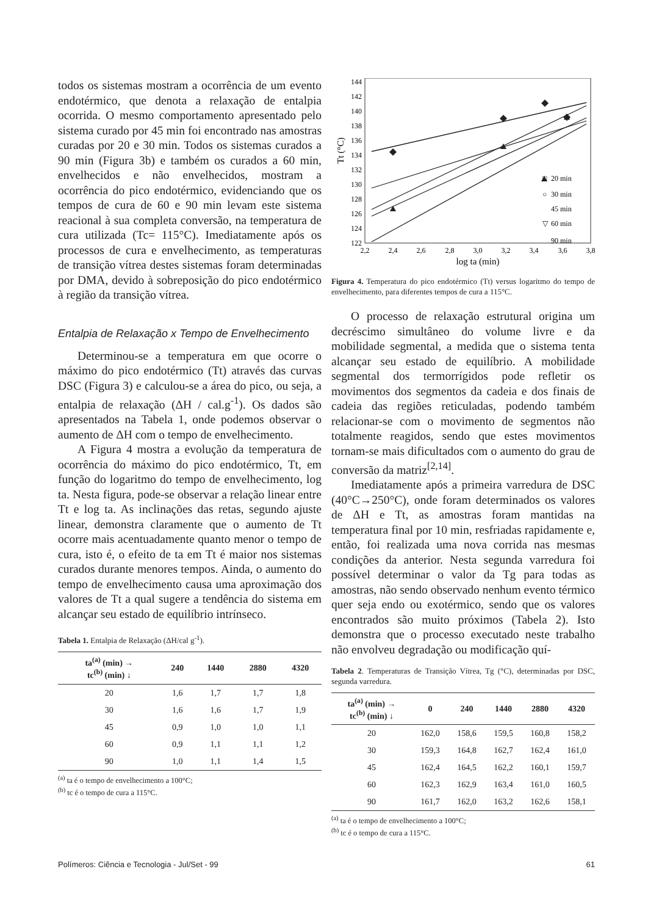todos os sistemas mostram a ocorrência de um evento endotérmico, que denota a relaxação de entalpia ocorrida. O mesmo comportamento apresentado pelo sistema curado por 45 min foi encontrado nas amostras curadas por 20 e 30 min. Todos os sistemas curados a 90 min (Figura 3b) e também os curados a 60 min, envelhecidos e não envelhecidos, mostram a ocorrência do pico endotérmico, evidenciando que os tempos de cura de 60 e 90 min levam este sistema reacional à sua completa conversão, na temperatura de cura utilizada (Tc= 115°C). Imediatamente após os processos de cura e envelhecimento, as temperaturas de transição vítrea destes sistemas foram determinadas por DMA, devido à sobreposição do pico endotérmico à região da transição vítrea.
Entalpia de Relaxação x Tempo de Envelhecimento
Determinou-se a temperatura em que ocorre o máximo do pico endotérmico (Tt) através das curvas DSC (Figura 3) e calculou-se a área do pico, ou seja, a entalpia de relaxação (ΔH / cal.g<sup>-1</sup>). Os dados são apresentados na Tabela 1, onde podemos observar o aumento de ΔH com o tempo de envelhecimento.
A Figura 4 mostra a evolução da temperatura de ocorrência do máximo do pico endotérmico, Tt, em função do logaritmo do tempo de envelhecimento, log ta. Nesta figura, pode-se observar a relação linear entre Tt e log ta. As inclinações das retas, segundo ajuste linear, demonstra claramente que o aumento de Tt ocorre mais acentuadamente quanto menor o tempo de cura, isto é, o efeito de ta em Tt é maior nos sistemas curados durante menores tempos. Ainda, o aumento do tempo de envelhecimento causa uma aproximação dos valores de Tt a qual sugere a tendência do sistema em alcançar seu estado de equilíbrio intrínseco.
Tabela 1. Entalpia de Relaxação (ΔH/cal g<sup>-1</sup>).
| ta<sup>(a)</sup> (min) → tc<sup>(b)</sup> (min) ↓ | 240 | 1440 | 2880 | 4320 |
| --- | --- | --- | --- | --- |
| 20 | 1,6 | 1,7 | 1,7 | 1,8 |
| 30 | 1,6 | 1,6 | 1,7 | 1,9 |
| 45 | 0,9 | 1,0 | 1,0 | 1,1 |
| 60 | 0,9 | 1,1 | 1,1 | 1,2 |
| 90 | 1,0 | 1,1 | 1,4 | 1,5 |
<sup>(a)</sup> ta é o tempo de envelhecimento a 100°C;
<sup>(b)</sup> tc é o tempo de cura a 115°C.
Tt (°C)
122
124
126
128
130
132
134
136
138
140
142
144
2,2
2,4
2,6
2,8
3,0
3,2
3,4
3,6
3,8
log ta (min)
□
20 min
○
30 min
45 min
▽
60 min
90 min
Figura 4. Temperatura do pico endotérmico (Tt) versus logaritmo do tempo de envelhecimento, para diferentes tempos de cura a 115°C.
O processo de relaxação estrutural origina um decréscimo simultâneo do volume livre e da mobilidade segmental, a medida que o sistema tenta alcançar seu estado de equilíbrio. A mobilidade segmental dos termorrígidos pode refletir os movimentos dos segmentos da cadeia e dos finais de cadeia das regiões reticuladas, podendo também relacionar-se com o movimento de segmentos não totalmente reagidos, sendo que estes movimentos tornam-se mais dificultados com o aumento do grau de conversão da matriz<sup>[2,14]</sup>.
Imediatamente após a primeira varredura de DSC (40°C→250°C), onde foram determinados os valores de ΔH e Tt, as amostras foram mantidas na temperatura final por 10 min, resfriadas rapidamente e, então, foi realizada uma nova corrida nas mesmas condições da anterior. Nesta segunda varredura foi possível determinar o valor da Tg para todas as amostras, não sendo observado nenhum evento térmico quer seja endo ou exotérmico, sendo que os valores encontrados são muito próximos (Tabela 2). Isto demonstra que o processo executado neste trabalho não envolveu degradação ou modificação quí-
Tabela 2. Temperaturas de Transição Vítrea, Tg (°C), determinadas por DSC, segunda varredura.
| ta<sup>(a)</sup> (min) → tc<sup>(b)</sup> (min) ↓ | 0 | 240 | 1440 | 2880 | 4320 |
| --- | --- | --- | --- | --- | --- |
| 20 | 162,0 | 158,6 | 159,5 | 160,8 | 158,2 |
| 30 | 159,3 | 164,8 | 162,7 | 162,4 | 161,0 |
| 45 | 162,4 | 164,5 | 162,2 | 160,1 | 159,7 |
| 60 | 162,3 | 162,9 | 163,4 | 161,0 | 160,5 |
| 90 | 161,7 | 162,0 | 163,2 | 162,6 | 158,1 |
<sup>(a)</sup> ta é o tempo de envelhecimento a 100°C;
<sup>(b)</sup> tc é o tempo de cura a 115°C.
Polímeros: Ciência e Tecnologia - Jul/Set - 99 61